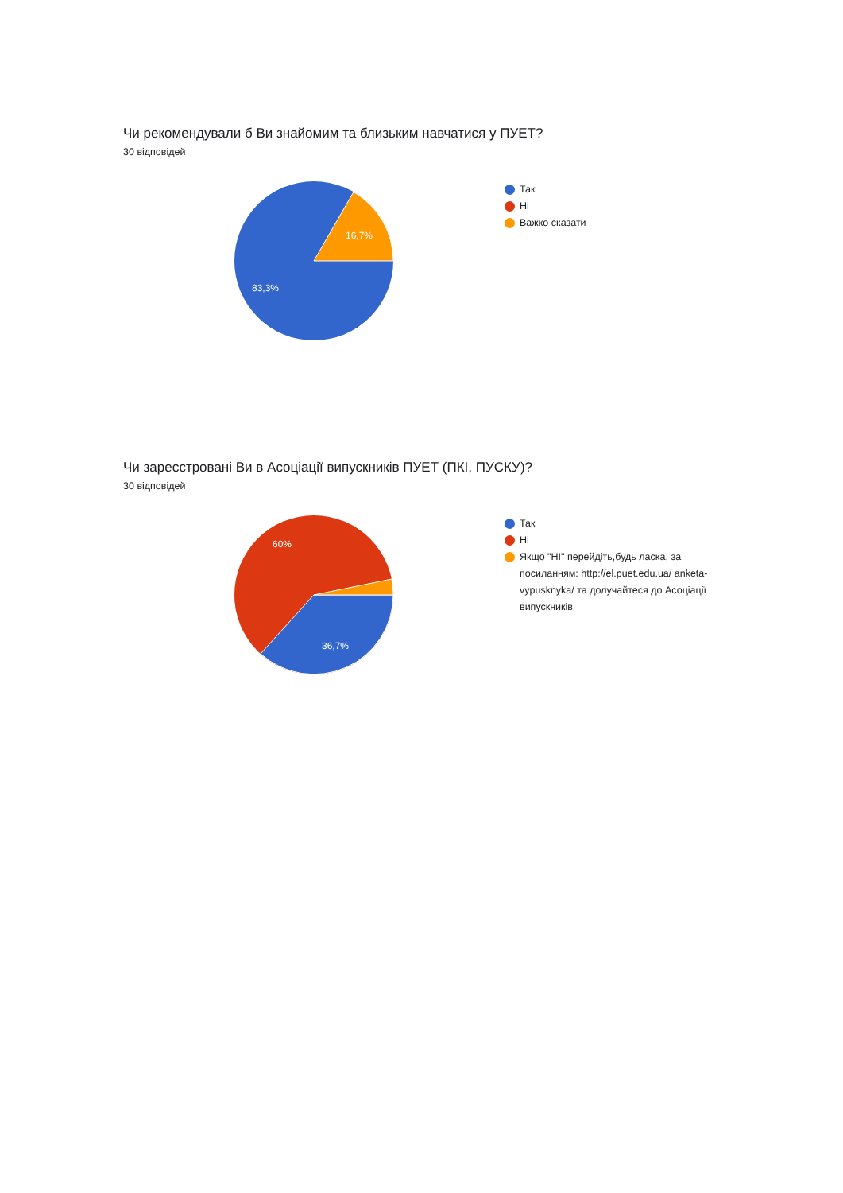Чи рекомендували б Ви знайомим та близьким навчатися у ПУЕТ?
30 відповідей
16,7%
83,3%
Так
Ні
Важко сказати
Чи зареєстровані Ви в Асоціації випускників ПУЕТ (ПКІ, ПУСКУ)?
30 відповідей
60%
36,7%
Так
Ні
Якщо "НІ" перейдіть,будь ласка, за посиланням: http://el.puet.edu.ua/ anketa-vypusknyka/ та долучайтеся до Асоціації випускників